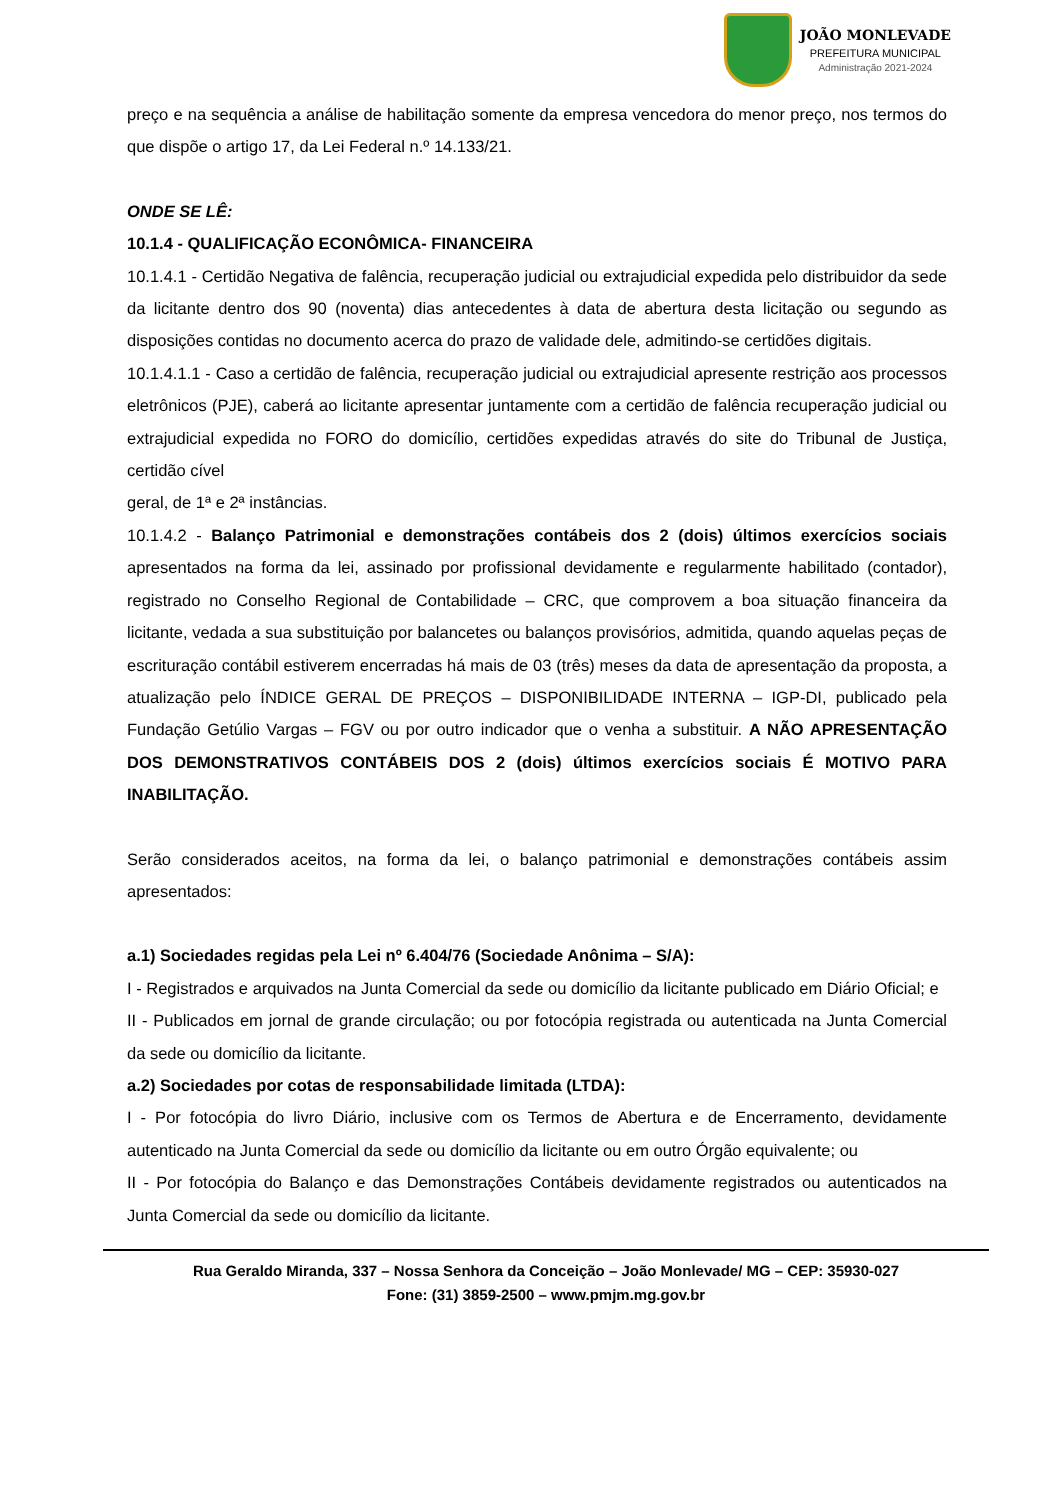JOÃO MONLEVADE
PREFEITURA MUNICIPAL
Administração 2021-2024
preço e na sequência a análise de habilitação somente da empresa vencedora do menor preço, nos termos do que dispõe o artigo 17, da Lei Federal n.º 14.133/21.
ONDE SE LÊ:
10.1.4 - QUALIFICAÇÃO ECONÔMICA- FINANCEIRA
10.1.4.1 - Certidão Negativa de falência, recuperação judicial ou extrajudicial expedida pelo distribuidor da sede da licitante dentro dos 90 (noventa) dias antecedentes à data de abertura desta licitação ou segundo as disposições contidas no documento acerca do prazo de validade dele, admitindo-se certidões digitais.
10.1.4.1.1 - Caso a certidão de falência, recuperação judicial ou extrajudicial apresente restrição aos processos eletrônicos (PJE), caberá ao licitante apresentar juntamente com a certidão de falência recuperação judicial ou extrajudicial expedida no FORO do domicílio, certidões expedidas através do site do Tribunal de Justiça, certidão cível
geral, de 1ª e 2ª instâncias.
10.1.4.2 - Balanço Patrimonial e demonstrações contábeis dos 2 (dois) últimos exercícios sociais apresentados na forma da lei, assinado por profissional devidamente e regularmente habilitado (contador), registrado no Conselho Regional de Contabilidade – CRC, que comprovem a boa situação financeira da licitante, vedada a sua substituição por balancetes ou balanços provisórios, admitida, quando aquelas peças de escrituração contábil estiverem encerradas há mais de 03 (três) meses da data de apresentação da proposta, a atualização pelo ÍNDICE GERAL DE PREÇOS – DISPONIBILIDADE INTERNA – IGP-DI, publicado pela Fundação Getúlio Vargas – FGV ou por outro indicador que o venha a substituir. A NÃO APRESENTAÇÃO DOS DEMONSTRATIVOS CONTÁBEIS DOS 2 (dois) últimos exercícios sociais É MOTIVO PARA INABILITAÇÃO.
Serão considerados aceitos, na forma da lei, o balanço patrimonial e demonstrações contábeis assim apresentados:
a.1) Sociedades regidas pela Lei nº 6.404/76 (Sociedade Anônima – S/A):
I - Registrados e arquivados na Junta Comercial da sede ou domicílio da licitante publicado em Diário Oficial; e
II - Publicados em jornal de grande circulação; ou por fotocópia registrada ou autenticada na Junta Comercial da sede ou domicílio da licitante.
a.2) Sociedades por cotas de responsabilidade limitada (LTDA):
I - Por fotocópia do livro Diário, inclusive com os Termos de Abertura e de Encerramento, devidamente autenticado na Junta Comercial da sede ou domicílio da licitante ou em outro Órgão equivalente; ou
II - Por fotocópia do Balanço e das Demonstrações Contábeis devidamente registrados ou autenticados na Junta Comercial da sede ou domicílio da licitante.
Rua Geraldo Miranda, 337 – Nossa Senhora da Conceição – João Monlevade/ MG – CEP: 35930-027
Fone: (31) 3859-2500 – www.pmjm.mg.gov.br